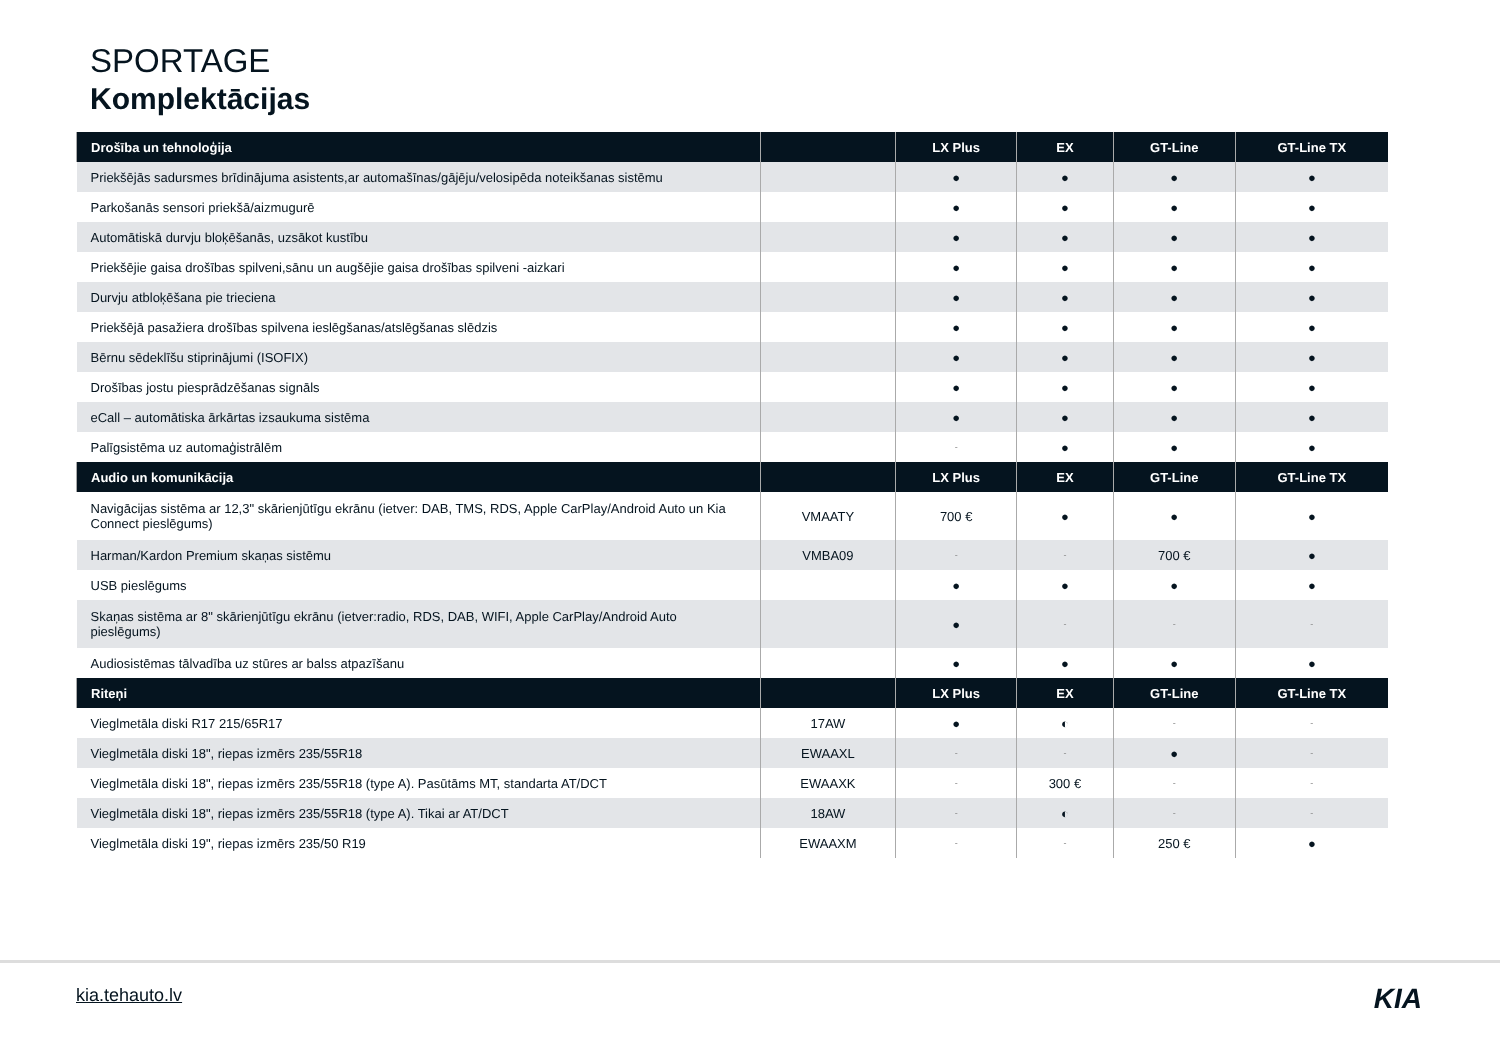SPORTAGE
Komplektācijas
| Drošība un tehnoloģija | | LX Plus | EX | GT-Line | GT-Line TX |
| --- | --- | --- | --- | --- | --- |
| Priekšējās sadursmes brīdinājuma asistents,ar automašīnas/gājēju/velosipēda noteikšanas sistēmu | | ● | ● | ● | ● |
| Parkošanās sensori priekšā/aizmugurē | | ● | ● | ● | ● |
| Automātiskā durvju bloķēšanās, uzsākot kustību | | ● | ● | ● | ● |
| Priekšējie gaisa drošības spilveni,sānu un augšējie gaisa drošības spilveni -aizkari | | ● | ● | ● | ● |
| Durvju atbloķēšana pie trieciena | | ● | ● | ● | ● |
| Priekšējā pasažiera drošības spilvena ieslēgšanas/atslēgšanas slēdzis | | ● | ● | ● | ● |
| Bērnu sēdeklīšu stiprinājumi (ISOFIX) | | ● | ● | ● | ● |
| Drošības jostu piesprādzēšanas signāls | | ● | ● | ● | ● |
| eCall – automātiska ārkārtas izsaukuma sistēma | | ● | ● | ● | ● |
| Palīgsistēma uz automaģistrālēm | | - | ● | ● | ● |
| Audio un komunikācija | | LX Plus | EX | GT-Line | GT-Line TX |
| Navigācijas sistēma ar 12,3" skārienjūtīgu ekrānu (ietver: DAB, TMS, RDS, Apple CarPlay/Android Auto un Kia Connect pieslēgums) | VMAATY | 700 € | ● | ● | ● |
| Harman/Kardon Premium skaņas sistēmu | VMBA09 | - | - | 700 € | ● |
| USB pieslēgums | | ● | ● | ● | ● |
| Skaņas sistēma ar 8" skārienjūtīgu ekrānu (ietver:radio, RDS, DAB, WIFI, Apple CarPlay/Android Auto pieslēgums) | | ● | - | - | - |
| Audiosistēmas tālvadība uz stūres ar balss atpazīšanu | | ● | ● | ● | ● |
| Riteņi | | LX Plus | EX | GT-Line | GT-Line TX |
| Vieglmetāla diski R17 215/65R17 | 17AW | ● | ◐ | - | - |
| Vieglmetāla diski 18", riepas izmērs 235/55R18 | EWAAXL | - | - | ● | - |
| Vieglmetāla diski 18", riepas izmērs 235/55R18 (type A). Pasūtāms MT, standarta AT/DCT | EWAAXK | - | 300 € | - | - |
| Vieglmetāla diski 18", riepas izmērs 235/55R18 (type A). Tikai ar AT/DCT | 18AW | - | ◐ | - | - |
| Vieglmetāla diski 19", riepas izmērs 235/50 R19 | EWAAXM | - | - | 250 € | ● |
kia.tehauto.lv KIA